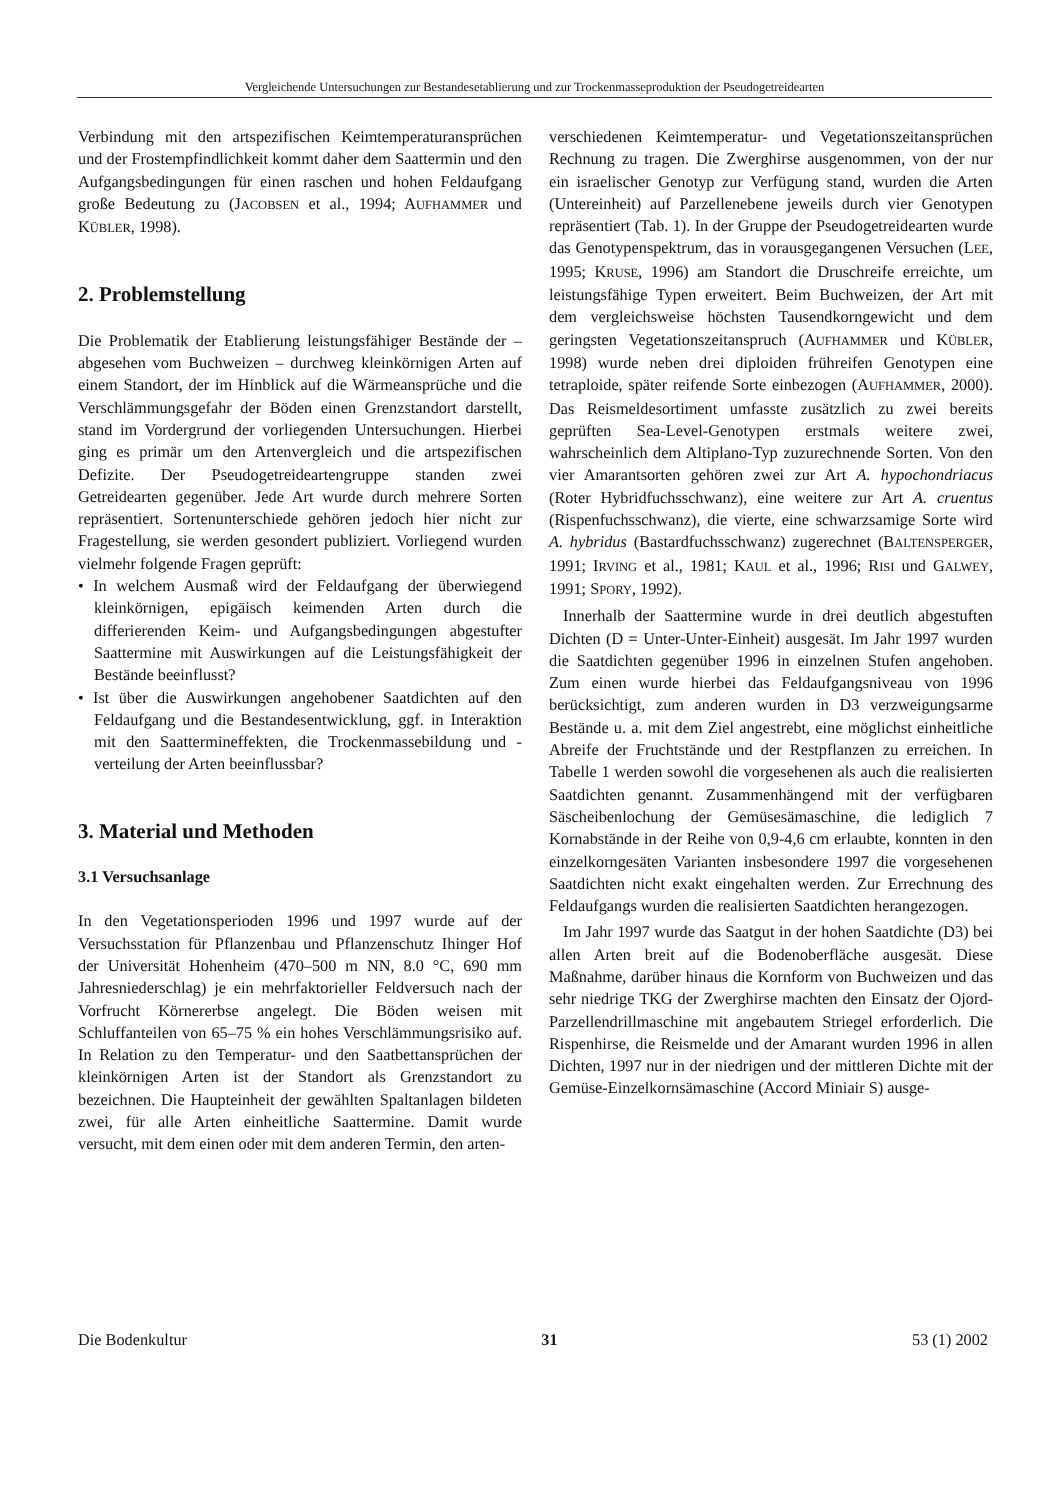Vergleichende Untersuchungen zur Bestandesetablierung und zur Trockenmasseproduktion der Pseudogetreidearten
Verbindung mit den artspezifischen Keimtemperaturansprüchen und der Frostempfindlichkeit kommt daher dem Saattermin und den Aufgangsbedingungen für einen raschen und hohen Feldaufgang große Bedeutung zu (JACOBSEN et al., 1994; AUFHAMMER und KÜBLER, 1998).
2. Problemstellung
Die Problematik der Etablierung leistungsfähiger Bestände der – abgesehen vom Buchweizen – durchweg kleinkörnigen Arten auf einem Standort, der im Hinblick auf die Wärmeansprüche und die Verschlämmungsgefahr der Böden einen Grenzstandort darstellt, stand im Vordergrund der vorliegenden Untersuchungen. Hierbei ging es primär um den Artenvergleich und die artspezifischen Defizite. Der Pseudogetreideartengruppe standen zwei Getreidearten gegenüber. Jede Art wurde durch mehrere Sorten repräsentiert. Sortenunterschiede gehören jedoch hier nicht zur Fragestellung, sie werden gesondert publiziert. Vorliegend wurden vielmehr folgende Fragen geprüft:
• In welchem Ausmaß wird der Feldaufgang der überwiegend kleinkörnigen, epigäisch keimenden Arten durch die differierenden Keim- und Aufgangsbedingungen abgestufter Saattermine mit Auswirkungen auf die Leistungsfähigkeit der Bestände beeinflusst?
• Ist über die Auswirkungen angehobener Saatdichten auf den Feldaufgang und die Bestandesentwicklung, ggf. in Interaktion mit den Saattermineffekten, die Trockenmassebildung und -verteilung der Arten beeinflussbar?
3. Material und Methoden
3.1 Versuchsanlage
In den Vegetationsperioden 1996 und 1997 wurde auf der Versuchsstation für Pflanzenbau und Pflanzenschutz Ihinger Hof der Universität Hohenheim (470–500 m NN, 8.0 °C, 690 mm Jahresniederschlag) je ein mehrfaktorieller Feldversuch nach der Vorfrucht Körnererbse angelegt. Die Böden weisen mit Schluffanteilen von 65–75 % ein hohes Verschlämmungsrisiko auf. In Relation zu den Temperatur- und den Saatbettansprüchen der kleinkörnigen Arten ist der Standort als Grenzstandort zu bezeichnen. Die Haupteinheit der gewählten Spaltanlagen bildeten zwei, für alle Arten einheitliche Saattermine. Damit wurde versucht, mit dem einen oder mit dem anderen Termin, den arten-
verschiedenen Keimtemperatur- und Vegetationszeitansprüchen Rechnung zu tragen. Die Zwerghirse ausgenommen, von der nur ein israelischer Genotyp zur Verfügung stand, wurden die Arten (Untereinheit) auf Parzellenebene jeweils durch vier Genotypen repräsentiert (Tab. 1). In der Gruppe der Pseudogetreidearten wurde das Genotypenspektrum, das in vorausgegangenen Versuchen (LEE, 1995; KRUSE, 1996) am Standort die Druschreife erreichte, um leistungsfähige Typen erweitert. Beim Buchweizen, der Art mit dem vergleichsweise höchsten Tausendkorngewicht und dem geringsten Vegetationszeitanspruch (AUFHAMMER und KÜBLER, 1998) wurde neben drei diploiden frühreifen Genotypen eine tetraploide, später reifende Sorte einbezogen (AUFHAMMER, 2000). Das Reismeldesortiment umfasste zusätzlich zu zwei bereits geprüften Sea-Level-Genotypen erstmals weitere zwei, wahrscheinlich dem Altiplano-Typ zuzurechnende Sorten. Von den vier Amarantsorten gehören zwei zur Art A. hypochondriacus (Roter Hybridfuchsschwanz), eine weitere zur Art A. cruentus (Rispenfuchsschwanz), die vierte, eine schwarzsamige Sorte wird A. hybridus (Bastardfuchsschwanz) zugerechnet (BALTENSPERGER, 1991; IRVING et al., 1981; KAUL et al., 1996; RISI und GALWEY, 1991; SPORY, 1992).
Innerhalb der Saattermine wurde in drei deutlich abgestuften Dichten (D = Unter-Unter-Einheit) ausgesät. Im Jahr 1997 wurden die Saatdichten gegenüber 1996 in einzelnen Stufen angehoben. Zum einen wurde hierbei das Feldaufgangsniveau von 1996 berücksichtigt, zum anderen wurden in D3 verzweigungsarme Bestände u. a. mit dem Ziel angestrebt, eine möglichst einheitliche Abreife der Fruchtstände und der Restpflanzen zu erreichen. In Tabelle 1 werden sowohl die vorgesehenen als auch die realisierten Saatdichten genannt. Zusammenhängend mit der verfügbaren Säscheibenlochung der Gemüsesämaschine, die lediglich 7 Kornabstände in der Reihe von 0,9-4,6 cm erlaubte, konnten in den einzelkorngesäten Varianten insbesondere 1997 die vorgesehenen Saatdichten nicht exakt eingehalten werden. Zur Errechnung des Feldaufgangs wurden die realisierten Saatdichten herangezogen.
Im Jahr 1997 wurde das Saatgut in der hohen Saatdichte (D3) bei allen Arten breit auf die Bodenoberfläche ausgesät. Diese Maßnahme, darüber hinaus die Kornform von Buchweizen und das sehr niedrige TKG der Zwerghirse machten den Einsatz der Ojord-Parzellendrillmaschine mit angebautem Striegel erforderlich. Die Rispenhirse, die Reismelde und der Amarant wurden 1996 in allen Dichten, 1997 nur in der niedrigen und der mittleren Dichte mit der Gemüse-Einzelkornsämaschine (Accord Miniair S) ausge-
Die Bodenkultur 31 53 (1) 2002